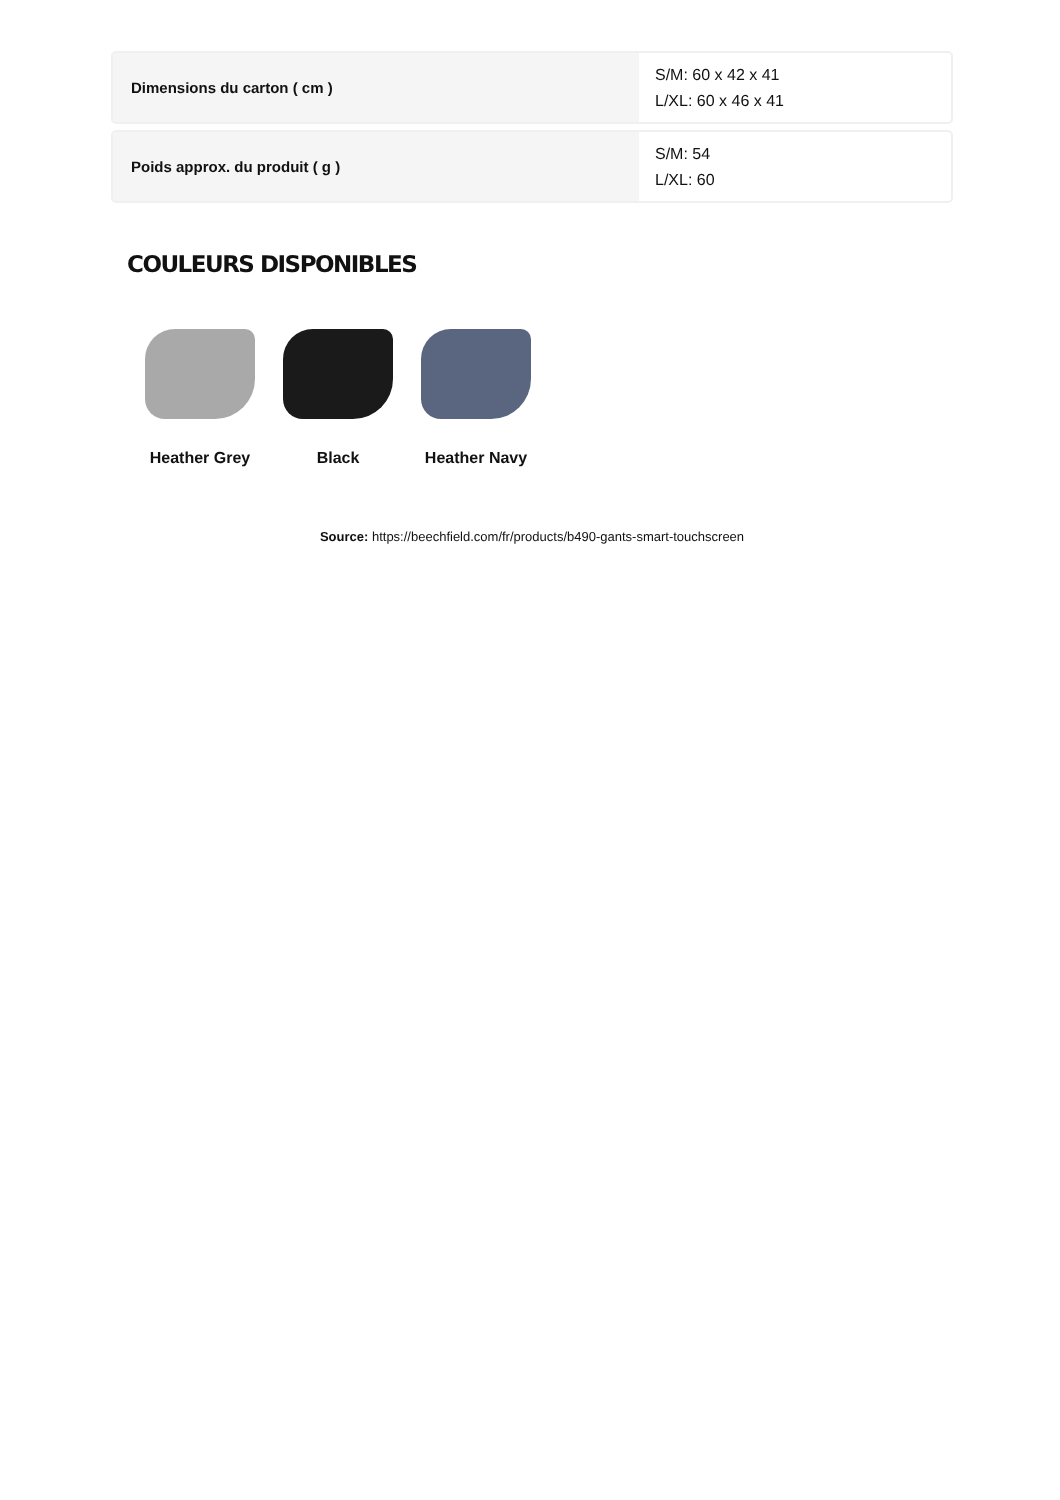Dimensions du carton ( cm )
S/M: 60 x 42 x 41
L/XL: 60 x 46 x 41
Poids approx. du produit ( g )
S/M: 54
L/XL: 60
COULEURS DISPONIBLES
Heather Grey Black Heather Navy
Source: https://beechfield.com/fr/products/b490-gants-smart-touchscreen